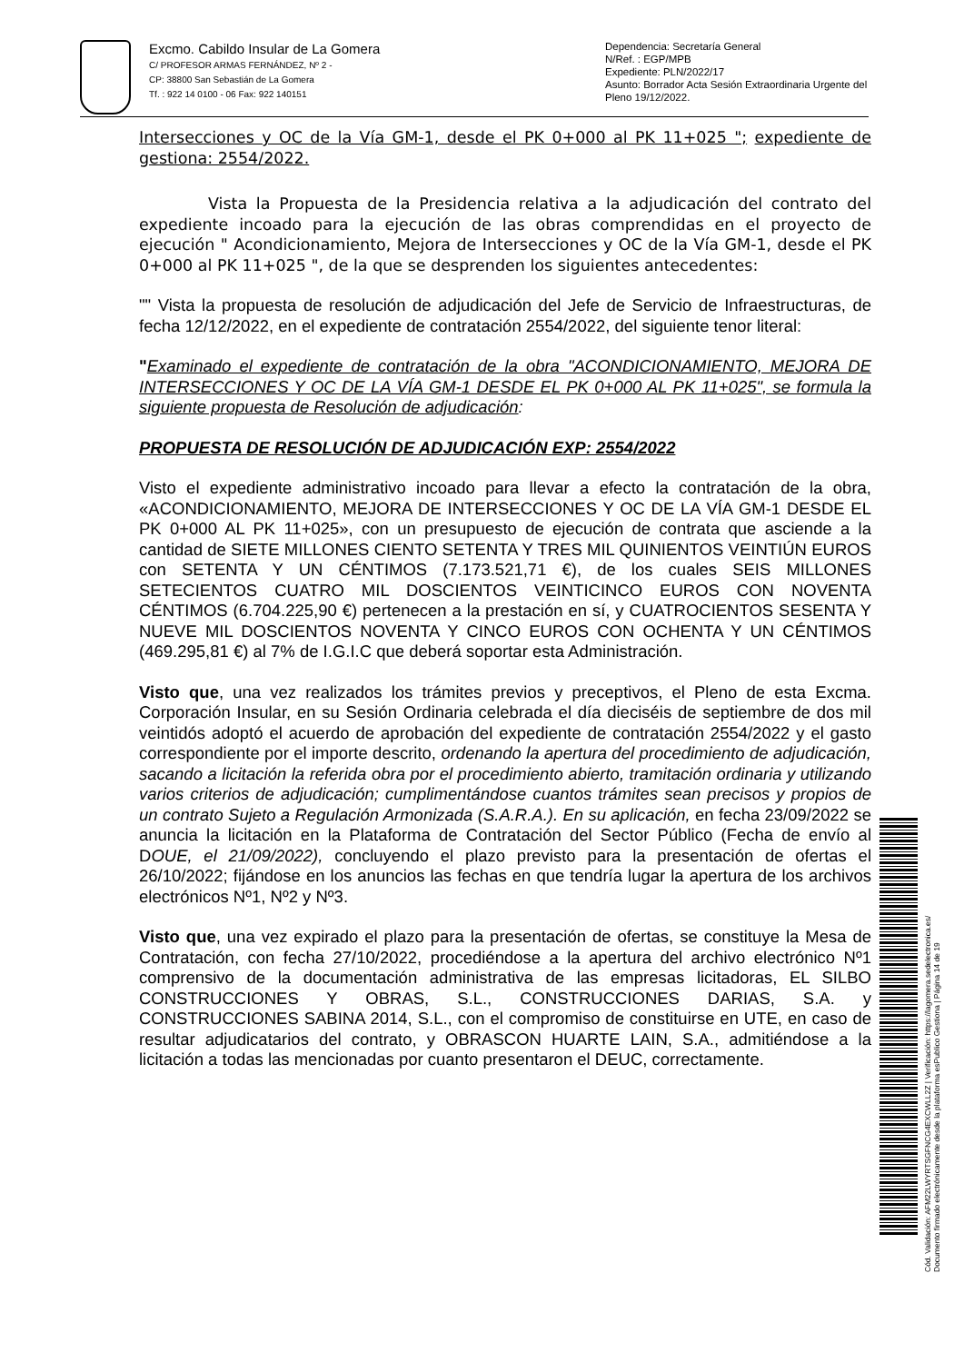Excmo. Cabildo Insular de La Gomera
C/ PROFESOR ARMAS FERNÁNDEZ, Nº 2 -
CP: 38800 San Sebastián de La Gomera
Tf. : 922 14 0100 - 06 Fax: 922 140151
Dependencia: Secretaría General
N/Ref. : EGP/MPB
Expediente: PLN/2022/17
Asunto: Borrador Acta Sesión Extraordinaria Urgente del Pleno 19/12/2022.
Intersecciones y OC de la Vía GM-1, desde el PK 0+000 al PK 11+025 "; expediente de gestiona: 2554/2022.
Vista la Propuesta de la Presidencia relativa a la adjudicación del contrato del expediente incoado para la ejecución de las obras comprendidas en el proyecto de ejecución " Acondicionamiento, Mejora de Intersecciones y OC de la Vía GM-1, desde el PK 0+000 al PK 11+025 ", de la que se desprenden los siguientes antecedentes:
"" Vista la propuesta de resolución de adjudicación del Jefe de Servicio de Infraestructuras, de fecha 12/12/2022, en el expediente de contratación 2554/2022, del siguiente tenor literal:
"Examinado el expediente de contratación de la obra "ACONDICIONAMIENTO, MEJORA DE INTERSECCIONES Y OC DE LA VÍA GM-1 DESDE EL PK 0+000 AL PK 11+025", se formula la siguiente propuesta de Resolución de adjudicación:
PROPUESTA DE RESOLUCIÓN DE ADJUDICACIÓN EXP: 2554/2022
Visto el expediente administrativo incoado para llevar a efecto la contratación de la obra, «ACONDICIONAMIENTO, MEJORA DE INTERSECCIONES Y OC DE LA VÍA GM-1 DESDE EL PK 0+000 AL PK 11+025», con un presupuesto de ejecución de contrata que asciende a la cantidad de SIETE MILLONES CIENTO SETENTA Y TRES MIL QUINIENTOS VEINTIÚN EUROS con SETENTA Y UN CÉNTIMOS (7.173.521,71 €), de los cuales SEIS MILLONES SETECIENTOS CUATRO MIL DOSCIENTOS VEINTICINCO EUROS CON NOVENTA CÉNTIMOS (6.704.225,90 €) pertenecen a la prestación en sí, y CUATROCIENTOS SESENTA Y NUEVE MIL DOSCIENTOS NOVENTA Y CINCO EUROS CON OCHENTA Y UN CÉNTIMOS (469.295,81 €) al 7% de I.G.I.C que deberá soportar esta Administración.
Visto que, una vez realizados los trámites previos y preceptivos, el Pleno de esta Excma. Corporación Insular, en su Sesión Ordinaria celebrada el día dieciséis de septiembre de dos mil veintidós adoptó el acuerdo de aprobación del expediente de contratación 2554/2022 y el gasto correspondiente por el importe descrito, ordenando la apertura del procedimiento de adjudicación, sacando a licitación la referida obra por el procedimiento abierto, tramitación ordinaria y utilizando varios criterios de adjudicación; cumplimentándose cuantos trámites sean precisos y propios de un contrato Sujeto a Regulación Armonizada (S.A.R.A.). En su aplicación, en fecha 23/09/2022 se anuncia la licitación en la Plataforma de Contratación del Sector Público (Fecha de envío al DOUE, el 21/09/2022), concluyendo el plazo previsto para la presentación de ofertas el 26/10/2022; fijándose en los anuncios las fechas en que tendría lugar la apertura de los archivos electrónicos Nº1, Nº2 y Nº3.
Visto que, una vez expirado el plazo para la presentación de ofertas, se constituye la Mesa de Contratación, con fecha 27/10/2022, procediéndose a la apertura del archivo electrónico Nº1 comprensivo de la documentación administrativa de las empresas licitadoras, EL SILBO CONSTRUCCIONES Y OBRAS, S.L., CONSTRUCCIONES DARIAS, S.A. y CONSTRUCCIONES SABINA 2014, S.L., con el compromiso de constituirse en UTE, en caso de resultar adjudicatarios del contrato, y OBRASCON HUARTE LAIN, S.A., admitiéndose a la licitación a todas las mencionadas por cuanto presentaron el DEUC, correctamente.
Cód. Validación: AFM22LWYRTSGFNCG4EXCWLL2Z | Verificación: https://lagomera.sedelectronica.es/
Documento firmado electrónicamente desde la plataforma esPublico Gestiona | Página 14 de 19